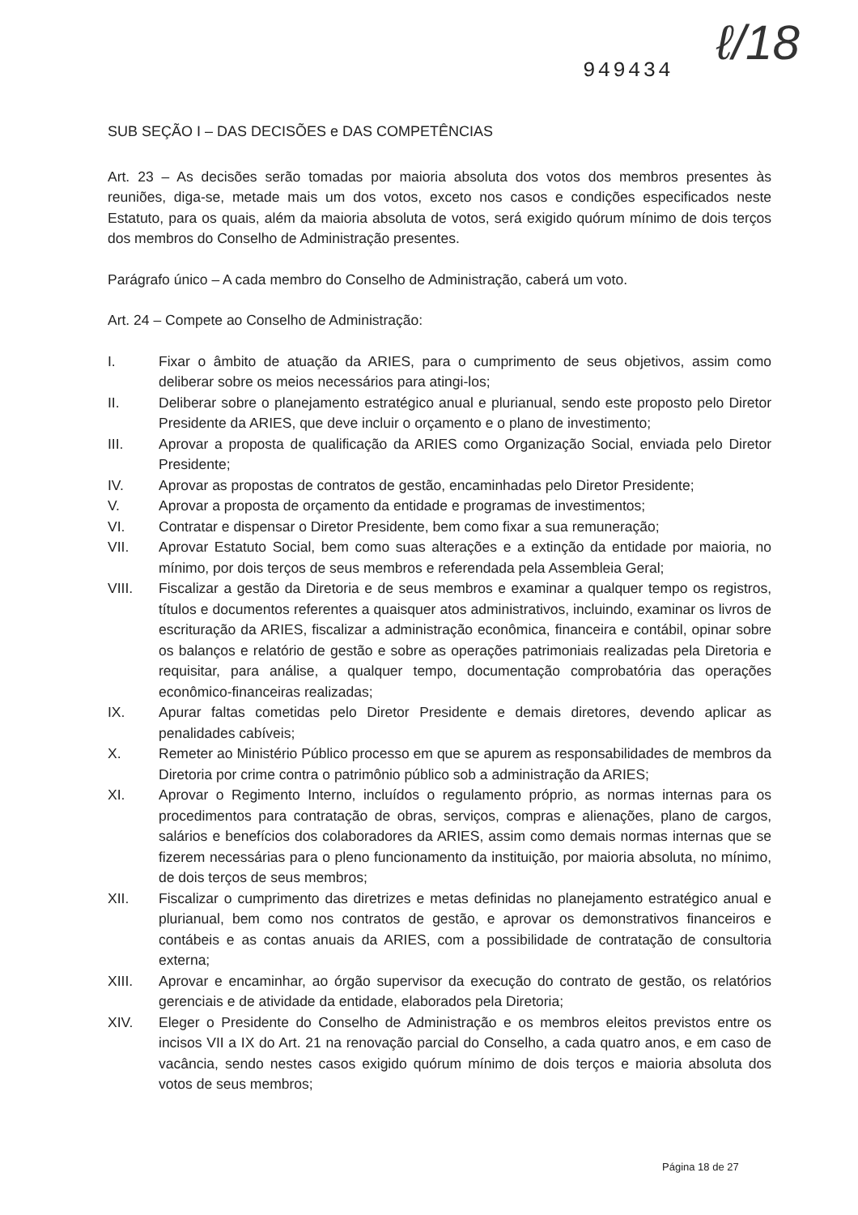949434 ℓ/18
SUB SEÇÃO I – DAS DECISÕES e DAS COMPETÊNCIAS
Art. 23 – As decisões serão tomadas por maioria absoluta dos votos dos membros presentes às reuniões, diga-se, metade mais um dos votos, exceto nos casos e condições especificados neste Estatuto, para os quais, além da maioria absoluta de votos, será exigido quórum mínimo de dois terços dos membros do Conselho de Administração presentes.
Parágrafo único – A cada membro do Conselho de Administração, caberá um voto.
Art. 24 – Compete ao Conselho de Administração:
I. Fixar o âmbito de atuação da ARIES, para o cumprimento de seus objetivos, assim como deliberar sobre os meios necessários para atingi-los;
II. Deliberar sobre o planejamento estratégico anual e plurianual, sendo este proposto pelo Diretor Presidente da ARIES, que deve incluir o orçamento e o plano de investimento;
III. Aprovar a proposta de qualificação da ARIES como Organização Social, enviada pelo Diretor Presidente;
IV. Aprovar as propostas de contratos de gestão, encaminhadas pelo Diretor Presidente;
V. Aprovar a proposta de orçamento da entidade e programas de investimentos;
VI. Contratar e dispensar o Diretor Presidente, bem como fixar a sua remuneração;
VII. Aprovar Estatuto Social, bem como suas alterações e a extinção da entidade por maioria, no mínimo, por dois terços de seus membros e referendada pela Assembleia Geral;
VIII. Fiscalizar a gestão da Diretoria e de seus membros e examinar a qualquer tempo os registros, títulos e documentos referentes a quaisquer atos administrativos, incluindo, examinar os livros de escrituração da ARIES, fiscalizar a administração econômica, financeira e contábil, opinar sobre os balanços e relatório de gestão e sobre as operações patrimoniais realizadas pela Diretoria e requisitar, para análise, a qualquer tempo, documentação comprobatória das operações econômico-financeiras realizadas;
IX. Apurar faltas cometidas pelo Diretor Presidente e demais diretores, devendo aplicar as penalidades cabíveis;
X. Remeter ao Ministério Público processo em que se apurem as responsabilidades de membros da Diretoria por crime contra o patrimônio público sob a administração da ARIES;
XI. Aprovar o Regimento Interno, incluídos o regulamento próprio, as normas internas para os procedimentos para contratação de obras, serviços, compras e alienações, plano de cargos, salários e benefícios dos colaboradores da ARIES, assim como demais normas internas que se fizerem necessárias para o pleno funcionamento da instituição, por maioria absoluta, no mínimo, de dois terços de seus membros;
XII. Fiscalizar o cumprimento das diretrizes e metas definidas no planejamento estratégico anual e plurianual, bem como nos contratos de gestão, e aprovar os demonstrativos financeiros e contábeis e as contas anuais da ARIES, com a possibilidade de contratação de consultoria externa;
XIII. Aprovar e encaminhar, ao órgão supervisor da execução do contrato de gestão, os relatórios gerenciais e de atividade da entidade, elaborados pela Diretoria;
XIV. Eleger o Presidente do Conselho de Administração e os membros eleitos previstos entre os incisos VII a IX do Art. 21 na renovação parcial do Conselho, a cada quatro anos, e em caso de vacância, sendo nestes casos exigido quórum mínimo de dois terços e maioria absoluta dos votos de seus membros;
Página 18 de 27